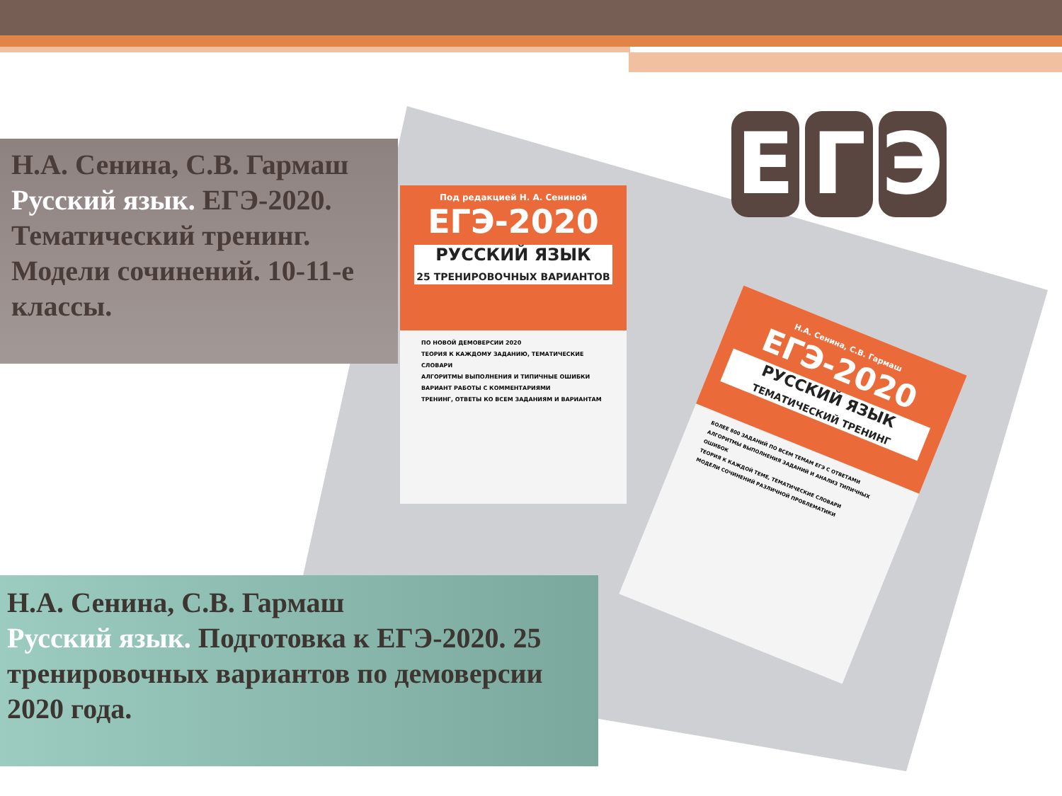Под редакцией Н. А. Сениной
ЕГЭ-2020
РУССКИЙ ЯЗЫК
25 ТРЕНИРОВОЧНЫХ ВАРИАНТОВ
ПО НОВОЙ ДЕМОВЕРСИИ 2020
ТЕОРИЯ К КАЖДОМУ ЗАДАНИЮ, ТЕМАТИЧЕСКИЕ СЛОВАРИ
АЛГОРИТМЫ ВЫПОЛНЕНИЯ И ТИПИЧНЫЕ ОШИБКИ
ВАРИАНТ РАБОТЫ С КОММЕНТАРИЯМИ
ТРЕНИНГ, ОТВЕТЫ КО ВСЕМ ЗАДАНИЯМ И ВАРИАНТАМ
Н.А. Сенина, С.В. Гармаш
ЕГЭ-2020
РУССКИЙ ЯЗЫК
ТЕМАТИЧЕСКИЙ ТРЕНИНГ
БОЛЕЕ 800 ЗАДАНИЙ ПО ВСЕМ ТЕМАМ ЕГЭ С ОТВЕТАМИ
АЛГОРИТМЫ ВЫПОЛНЕНИЯ ЗАДАНИЙ И АНАЛИЗ ТИПИЧНЫХ ОШИБОК
ТЕОРИЯ К КАЖДОЙ ТЕМЕ, ТЕМАТИЧЕСКИЕ СЛОВАРИ
МОДЕЛИ СОЧИНЕНИЙ РАЗЛИЧНОЙ ПРОБЛЕМАТИКИ
Е Г Э
Н.А. Сенина, С.В. Гармаш
Русский язык. ЕГЭ-2020. Тематический тренинг. Модели сочинений. 10-11-е классы.
Н.А. Сенина, С.В. Гармаш
Русский язык. Подготовка к ЕГЭ-2020. 25 тренировочных вариантов по демоверсии 2020 года.